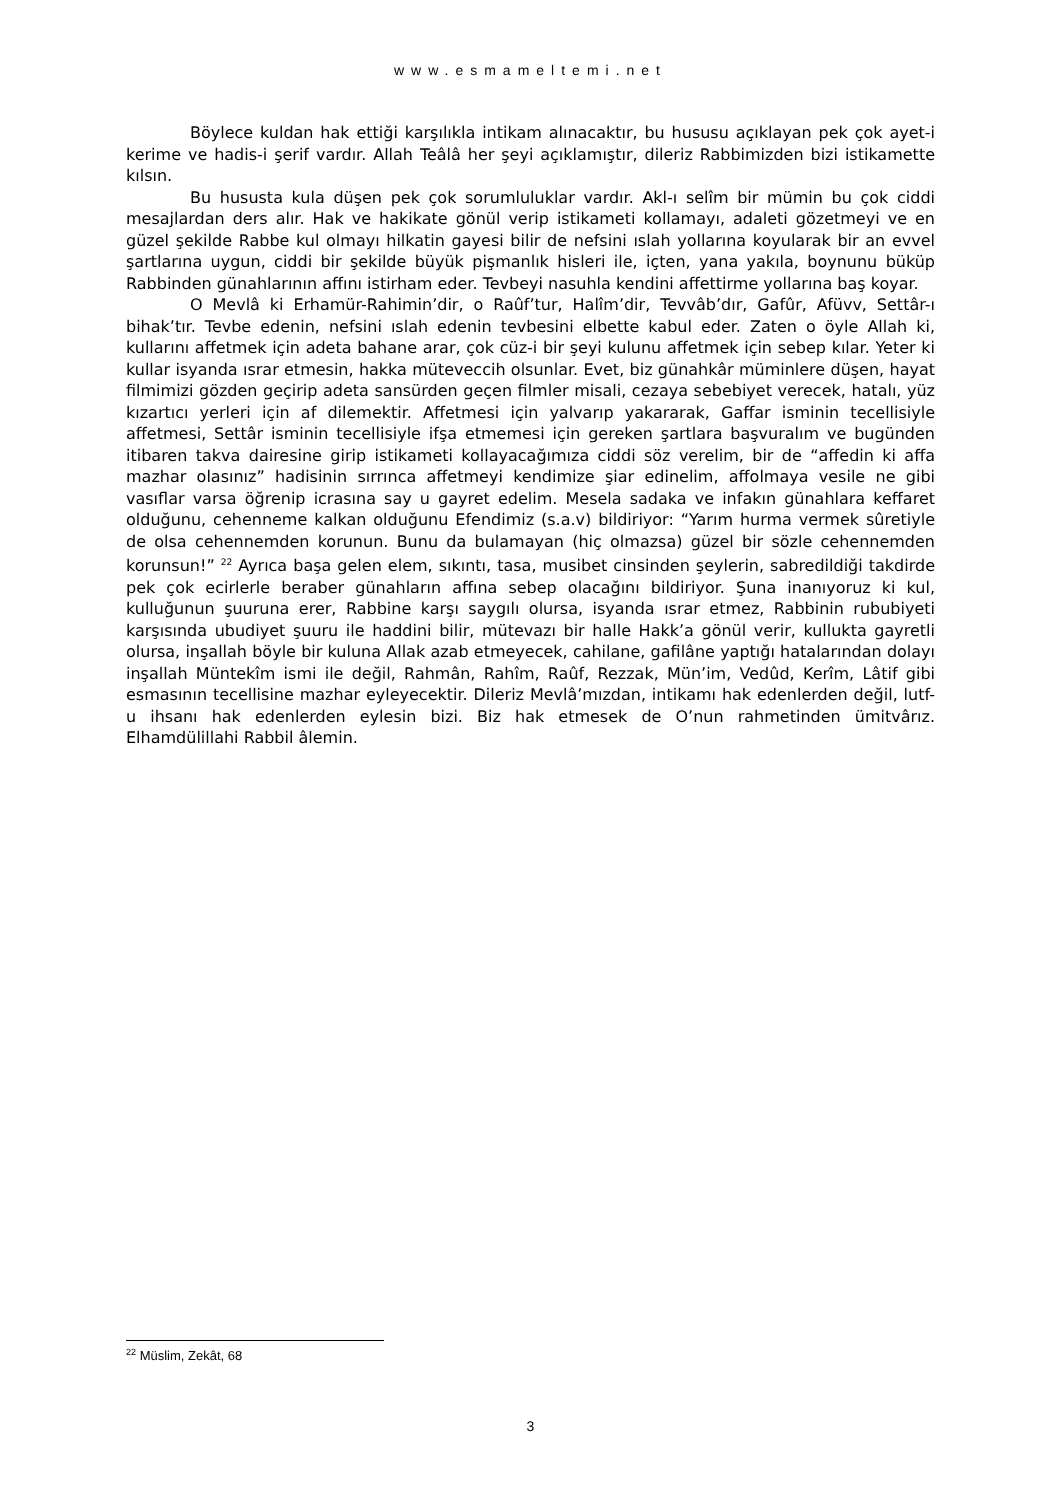www.esmameltemi.net
Böylece kuldan hak ettiği karşılıkla intikam alınacaktır, bu hususu açıklayan pek çok ayet-i kerime ve hadis-i şerif vardır. Allah Teâlâ her şeyi açıklamıştır, dileriz Rabbimizden bizi istikamette kılsın.
Bu hususta kula düşen pek çok sorumluluklar vardır. Akl-ı selîm bir mümin bu çok ciddi mesajlardan ders alır. Hak ve hakikate gönül verip istikameti kollamayı, adaleti gözetmeyi ve en güzel şekilde Rabbe kul olmayı hilkatin gayesi bilir de nefsini ıslah yollarına koyularak bir an evvel şartlarına uygun, ciddi bir şekilde büyük pişmanlık hisleri ile, içten, yana yakıla, boynunu büküp Rabbinden günahlarının affını istirham eder. Tevbeyi nasuhla kendini affettirme yollarına baş koyar.
O Mevlâ ki Erhamür-Rahimin’dir, o Raûf’tur, Halîm’dir, Tevvâb’dır, Gafûr, Afüvv, Settâr-ı bihak’tır. Tevbe edenin, nefsini ıslah edenin tevbesini elbette kabul eder. Zaten o öyle Allah ki, kullarını affetmek için adeta bahane arar, çok cüz-i bir şeyi kulunu affetmek için sebep kılar. Yeter ki kullar isyanda ısrar etmesin, hakka müteveccih olsunlar. Evet, biz günahkâr müminlere düşen, hayat filmimizi gözden geçirip adeta sansürden geçen filmler misali, cezaya sebebiyet verecek, hatalı, yüz kızartıcı yerleri için af dilemektir. Affetmesi için yalvarıp yakararak, Gaffar isminin tecellisiyle affetmesi, Settâr isminin tecellisiyle ifşa etmemesi için gereken şartlara başvuralım ve bugünden itibaren takva dairesine girip istikameti kollayacağımıza ciddi söz verelim, bir de “affedin ki affa mazhar olasınız” hadisinin sırrınca affetmeyi kendimize şiar edinelim, affolmaya vesile ne gibi vasıflar varsa öğrenip icrasına say u gayret edelim. Mesela sadaka ve infakın günahlara keffaret olduğunu, cehenneme kalkan olduğunu Efendimiz (s.a.v) bildiriyor: “Yarım hurma vermek sûretiyle de olsa cehennemden korunun. Bunu da bulamayan (hiç olmazsa) güzel bir sözle cehennemden korunsun!” <sup>22</sup> Ayrıca başa gelen elem, sıkıntı, tasa, musibet cinsinden şeylerin, sabredildiği takdirde pek çok ecirlerle beraber günahların affına sebep olacağını bildiriyor. Şuna inanıyoruz ki kul, kulluğunun şuuruna erer, Rabbine karşı saygılı olursa, isyanda ısrar etmez, Rabbinin rububiyeti karşısında ubudiyet şuuru ile haddini bilir, mütevazı bir halle Hakk’a gönül verir, kullukta gayretli olursa, inşallah böyle bir kuluna Allak azab etmeyecek, cahilane, gafilâne yaptığı hatalarından dolayı inşallah Müntekîm ismi ile değil, Rahmân, Rahîm, Raûf, Rezzak, Mün’im, Vedûd, Kerîm, Lâtif gibi esmasının tecellisine mazhar eyleyecektir. Dileriz Mevlâ’mızdan, intikamı hak edenlerden değil, lutf-u ihsanı hak edenlerden eylesin bizi. Biz hak etmesek de O’nun rahmetinden ümitvârız. Elhamdülillahi Rabbil âlemin.
<sup>22</sup> Müslim, Zekât, 68
3